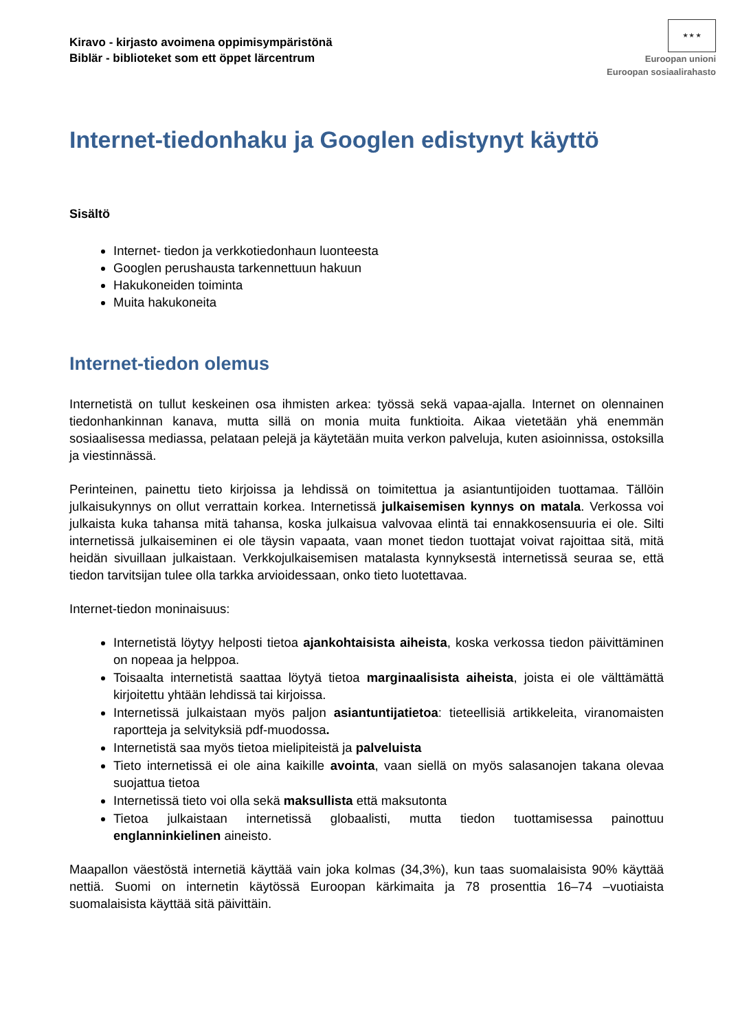Kiravo - kirjasto avoimena oppimisympäristönä
Biblär - biblioteket som ett öppet lärcentrum
★ ★ ★
Euroopan unioni
Euroopan sosiaalirahasto
Internet-tiedonhaku ja Googlen edistynyt käyttö
Sisältö
Internet- tiedon ja verkkotiedonhaun luonteesta
Googlen perushausta tarkennettuun hakuun
Hakukoneiden toiminta
Muita hakukoneita
Internet-tiedon olemus
Internetistä on tullut keskeinen osa ihmisten arkea: työssä sekä vapaa-ajalla. Internet on olennainen tiedonhankinnan kanava, mutta sillä on monia muita funktioita. Aikaa vietetään yhä enemmän sosiaalisessa mediassa, pelataan pelejä ja käytetään muita verkon palveluja, kuten asioinnissa, ostoksilla ja viestinnässä.
Perinteinen, painettu tieto kirjoissa ja lehdissä on toimitettua ja asiantuntijoiden tuottamaa. Tällöin julkaisukynnys on ollut verrattain korkea. Internetissä julkaisemisen kynnys on matala. Verkossa voi julkaista kuka tahansa mitä tahansa, koska julkaisua valvovaa elintä tai ennakkosensuuria ei ole. Silti internetissä julkaiseminen ei ole täysin vapaata, vaan monet tiedon tuottajat voivat rajoittaa sitä, mitä heidän sivuillaan julkaistaan. Verkkojulkaisemisen matalasta kynnyksestä internetissä seuraa se, että tiedon tarvitsijan tulee olla tarkka arvioidessaan, onko tieto luotettavaa.
Internet-tiedon moninaisuus:
Internetistä löytyy helposti tietoa ajankohtaisista aiheista, koska verkossa tiedon päivittäminen on nopeaa ja helppoa.
Toisaalta internetistä saattaa löytyä tietoa marginaalisista aiheista, joista ei ole välttämättä kirjoitettu yhtään lehdissä tai kirjoissa.
Internetissä julkaistaan myös paljon asiantuntijatietoa: tieteellisiä artikkeleita, viranomaisten raportteja ja selvityksiä pdf-muodossa.
Internetistä saa myös tietoa mielipiteistä ja palveluista
Tieto internetissä ei ole aina kaikille avointa, vaan siellä on myös salasanojen takana olevaa suojattua tietoa
Internetissä tieto voi olla sekä maksullista että maksutonta
Tietoa julkaistaan internetissä globaalisti, mutta tiedon tuottamisessa painottuu englanninkielinen aineisto.
Maapallon väestöstä internetiä käyttää vain joka kolmas (34,3%), kun taas suomalaisista 90% käyttää nettiä. Suomi on internetin käytössä Euroopan kärkimaita ja 78 prosenttia 16–74 –vuotiaista suomalaisista käyttää sitä päivittäin.